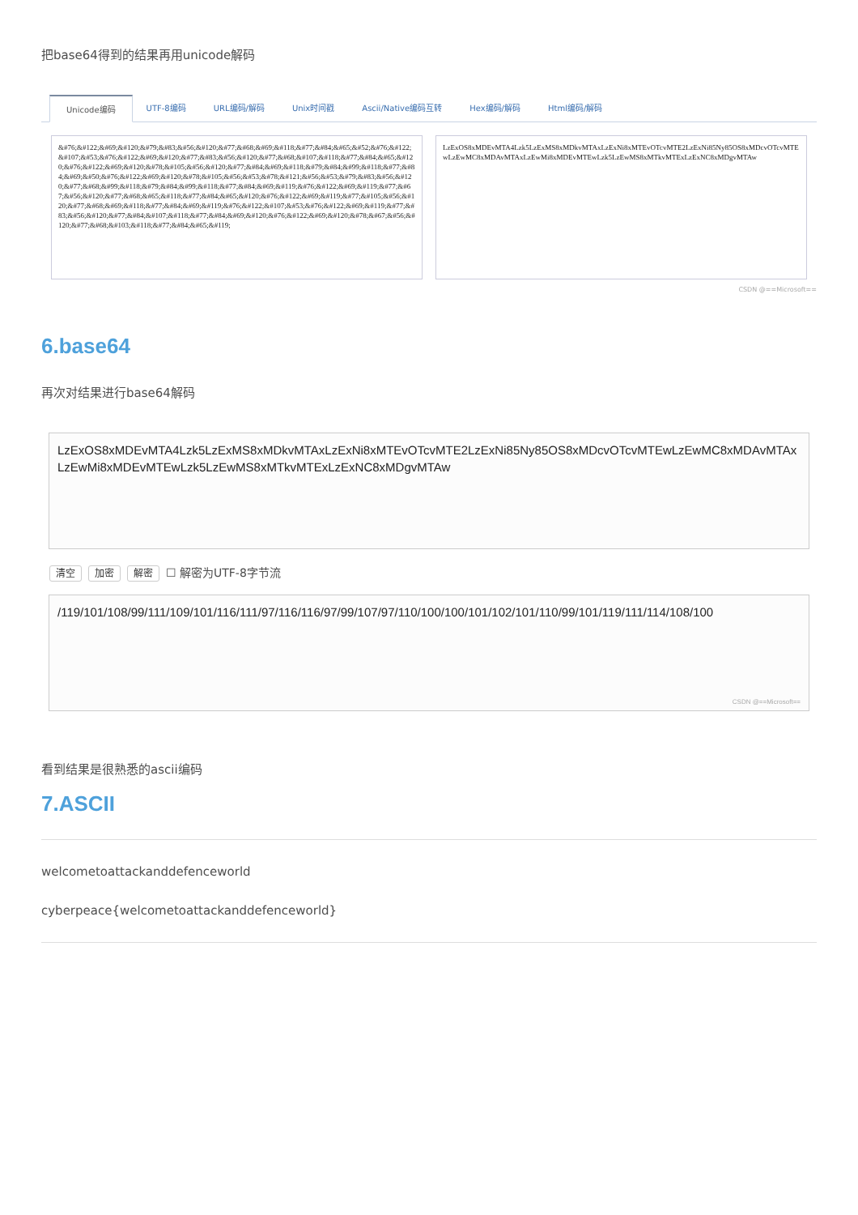把base64得到的结果再用unicode解码
Unicode编码 UTF-8编码 URL编码/解码 Unix时间戳 Ascii/Native编码互转 Hex编码/解码 Html编码/解码
&#76;&#122;&#69;&#120;&#79;&#83;&#56;&#120;&#77;&#68;&#69;&#118;&#77;&#84;&#65;&#52;&#76;&#122;&#107;&#53;&#76;&#122;&#69;&#120;&#77;&#83;&#56;&#120;&#77;&#68;&#107;&#118;&#77;&#84;&#65;&#120;&#76;&#122;&#69;&#120;&#78;&#105;&#56;&#120;&#77;&#84;&#69;&#118;&#79;&#84;&#99;&#118;&#77;&#84;&#69;&#50;&#76;&#122;&#69;&#120;&#78;&#105;&#56;&#53;&#78;&#121;&#56;&#53;&#79;&#83;&#56;&#120;&#77;&#68;&#99;&#118;&#79;&#84;&#99;&#118;&#77;&#84;&#69;&#119;&#76;&#122;&#69;&#119;&#77;&#67;&#56;&#120;&#77;&#68;&#65;&#118;&#77;&#84;&#65;&#120;&#76;&#122;&#69;&#119;&#77;&#105;&#56;&#120;&#77;&#68;&#69;&#118;&#77;&#84;&#69;&#119;&#76;&#122;&#107;&#53;&#76;&#122;&#69;&#119;&#77;&#83;&#56;&#120;&#77;&#84;&#107;&#118;&#77;&#84;&#69;&#120;&#76;&#122;&#69;&#120;&#78;&#67;&#56;&#120;&#77;&#68;&#103;&#118;&#77;&#84;&#65;&#119;
LzExOS8xMDEvMTA4Lzk5LzExMS8xMDkvMTAxLzExNi8xMTEvOTcvMTE2LzExNi85Ny85OS8xMDcvOTcvMTEwLzEwMC8xMDAvMTAxLzEwMi8xMDEvMTEwLzk5LzEwMS8xMTkvMTExLzExNC8xMDgvMTAw
CSDN @==Microsoft==
6.base64
再次对结果进行base64解码
LzExOS8xMDEvMTA4Lzk5LzExMS8xMDkvMTAxLzExNi8xMTEvOTcvMTE2LzExNi85Ny85OS8xMDcvOTcvMTEwLzEwMC8xMDAvMTAxLzEwMi8xMDEvMTEwLzk5LzEwMS8xMTkvMTExLzExNC8xMDgvMTAw
清空 加密 解密 ☐ 解密为UTF-8字节流
/119/101/108/99/111/109/101/116/111/97/116/116/97/99/107/97/110/100/100/101/102/101/110/99/101/119/111/114/108/100
CSDN @==Microsoft==
看到结果是很熟悉的ascii编码
7.ASCII
welcometoattackanddefenceworld
cyberpeace{welcometoattackanddefenceworld}